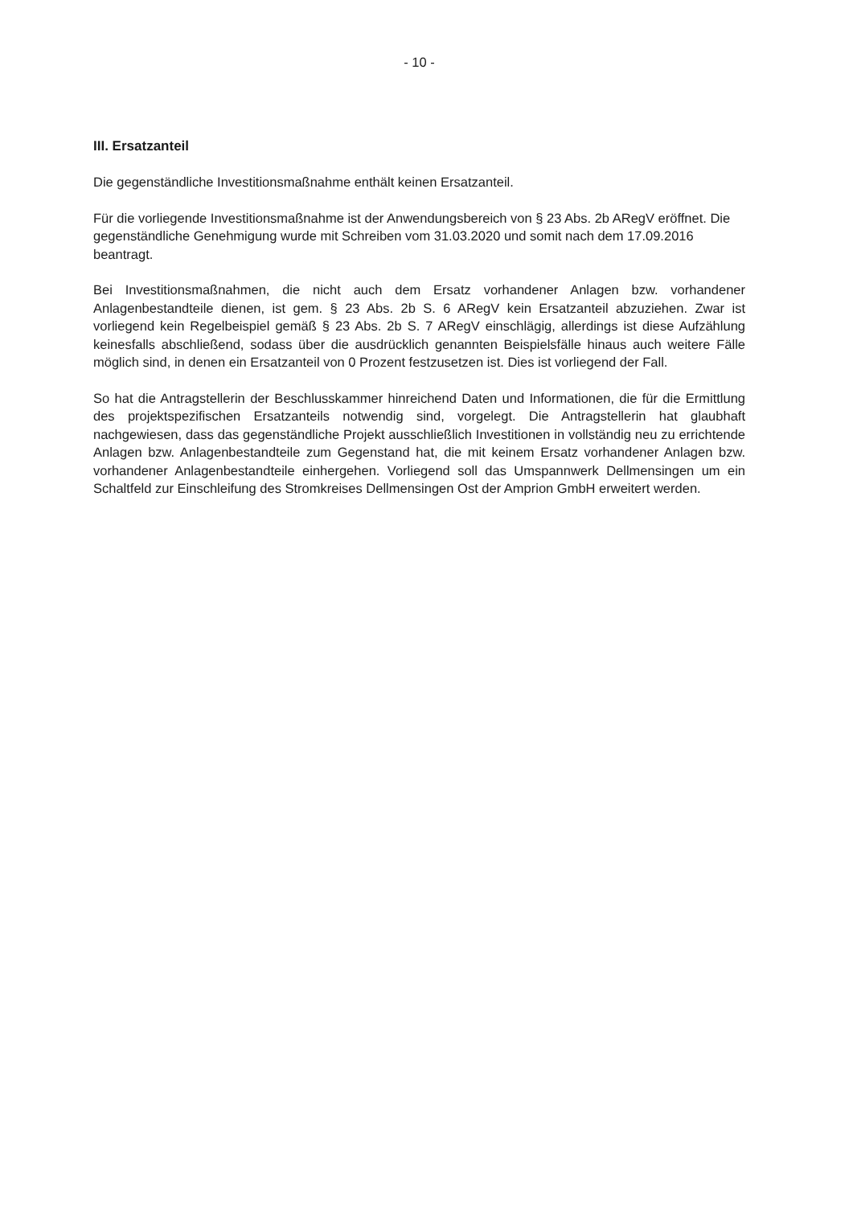- 10 -
III. Ersatzanteil
Die gegenständliche Investitionsmaßnahme enthält keinen Ersatzanteil.
Für die vorliegende Investitionsmaßnahme ist der Anwendungsbereich von § 23 Abs. 2b ARegV eröffnet. Die gegenständliche Genehmigung wurde mit Schreiben vom 31.03.2020 und somit nach dem 17.09.2016 beantragt.
Bei Investitionsmaßnahmen, die nicht auch dem Ersatz vorhandener Anlagen bzw. vorhandener Anlagenbestandteile dienen, ist gem. § 23 Abs. 2b S. 6 ARegV kein Ersatzanteil abzuziehen. Zwar ist vorliegend kein Regelbeispiel gemäß § 23 Abs. 2b S. 7 ARegV einschlägig, allerdings ist diese Aufzählung keinesfalls abschließend, sodass über die ausdrücklich genannten Beispielsfälle hinaus auch weitere Fälle möglich sind, in denen ein Ersatzanteil von 0 Prozent festzusetzen ist. Dies ist vorliegend der Fall.
So hat die Antragstellerin der Beschlusskammer hinreichend Daten und Informationen, die für die Ermittlung des projektspezifischen Ersatzanteils notwendig sind, vorgelegt. Die Antragstellerin hat glaubhaft nachgewiesen, dass das gegenständliche Projekt ausschließlich Investitionen in vollständig neu zu errichtende Anlagen bzw. Anlagenbestandteile zum Gegenstand hat, die mit keinem Ersatz vorhandener Anlagen bzw. vorhandener Anlagenbestandteile einhergehen. Vorliegend soll das Umspannwerk Dellmensingen um ein Schaltfeld zur Einschleifung des Stromkreises Dellmensingen Ost der Amprion GmbH erweitert werden.